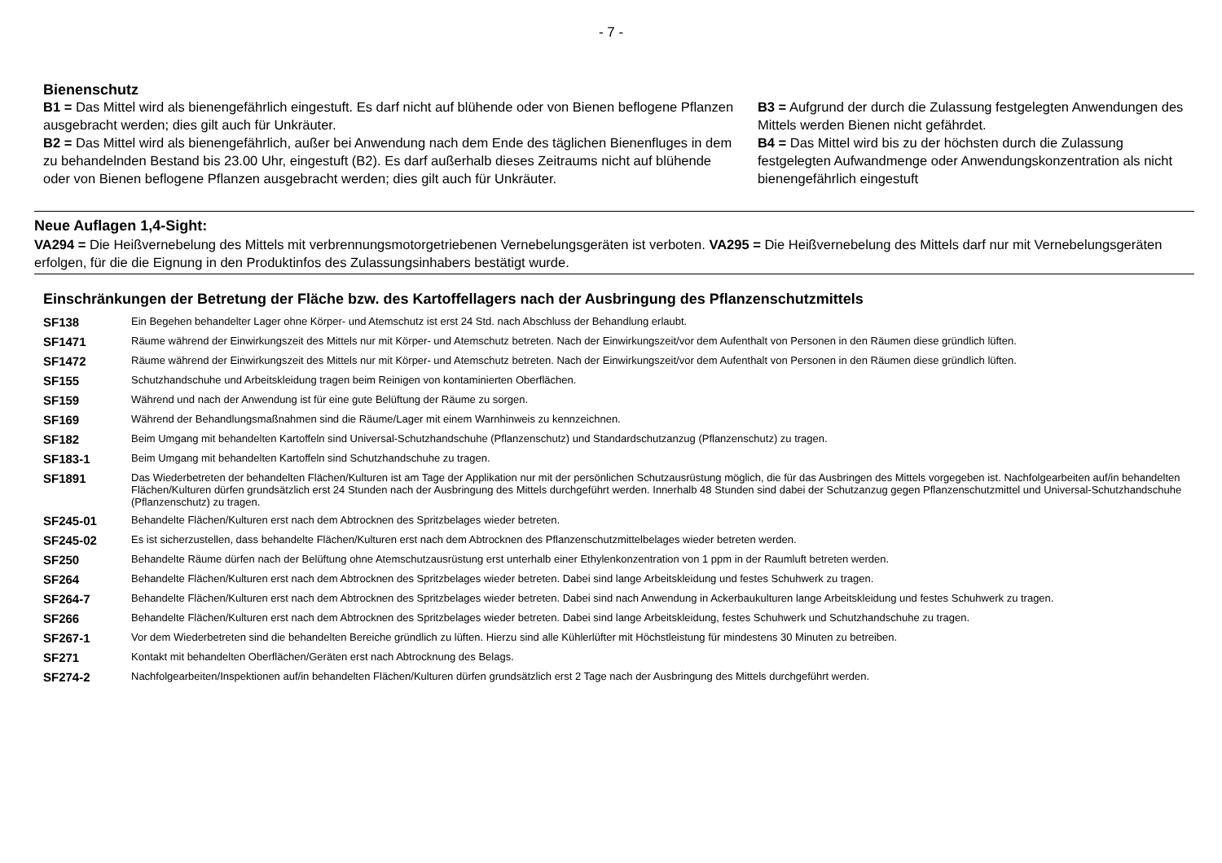- 7 -
Bienenschutz
B1 = Das Mittel wird als bienengefährlich eingestuft. Es darf nicht auf blühende oder von Bienen beflogene Pflanzen ausgebracht werden; dies gilt auch für Unkräuter.
B2 = Das Mittel wird als bienengefährlich, außer bei Anwendung nach dem Ende des täglichen Bienenfluges in dem zu behandelnden Bestand bis 23.00 Uhr, eingestuft (B2). Es darf außerhalb dieses Zeitraums nicht auf blühende oder von Bienen beflogene Pflanzen ausgebracht werden; dies gilt auch für Unkräuter.
B3 = Aufgrund der durch die Zulassung festgelegten Anwendungen des Mittels werden Bienen nicht gefährdet.
B4 = Das Mittel wird bis zu der höchsten durch die Zulassung festgelegten Aufwandmenge oder Anwendungskonzentration als nicht bienengefährlich eingestuft
Neue Auflagen 1,4-Sight:
VA294 = Die Heißvernebelung des Mittels mit verbrennungsmotorgetriebenen Vernebelungsgeräten ist verboten. VA295 = Die Heißvernebelung des Mittels darf nur mit Vernebelungsgeräten erfolgen, für die die Eignung in den Produktinfos des Zulassungsinhabers bestätigt wurde.
Einschränkungen der Betretung der Fläche bzw. des Kartoffellagers nach der Ausbringung des Pflanzenschutzmittels
| SF138 | Ein Begehen behandelter Lager ohne Körper- und Atemschutz ist erst 24 Std. nach Abschluss der Behandlung erlaubt. |
| SF1471 | Räume während der Einwirkungszeit des Mittels nur mit Körper- und Atemschutz betreten. Nach der Einwirkungszeit/vor dem Aufenthalt von Personen in den Räumen diese gründlich lüften. |
| SF1472 | Räume während der Einwirkungszeit des Mittels nur mit Körper- und Atemschutz betreten. Nach der Einwirkungszeit/vor dem Aufenthalt von Personen in den Räumen diese gründlich lüften. |
| SF155 | Schutzhandschuhe und Arbeitskleidung tragen beim Reinigen von kontaminierten Oberflächen. |
| SF159 | Während und nach der Anwendung ist für eine gute Belüftung der Räume zu sorgen. |
| SF169 | Während der Behandlungsmaßnahmen sind die Räume/Lager mit einem Warnhinweis zu kennzeichnen. |
| SF182 | Beim Umgang mit behandelten Kartoffeln sind Universal-Schutzhandschuhe (Pflanzenschutz) und Standardschutzanzug (Pflanzenschutz) zu tragen. |
| SF183-1 | Beim Umgang mit behandelten Kartoffeln sind Schutzhandschuhe zu tragen. |
| SF1891 | Das Wiederbetreten der behandelten Flächen/Kulturen ist am Tage der Applikation nur mit der persönlichen Schutzausrüstung möglich, die für das Ausbringen des Mittels vorgegeben ist. Nachfolgearbeiten auf/in behandelten Flächen/Kulturen dürfen grundsätzlich erst 24 Stunden nach der Ausbringung des Mittels durchgeführt werden. Innerhalb 48 Stunden sind dabei der Schutzanzug gegen Pflanzenschutzmittel und Universal-Schutzhandschuhe (Pflanzenschutz) zu tragen. |
| SF245-01 | Behandelte Flächen/Kulturen erst nach dem Abtrocknen des Spritzbelages wieder betreten. |
| SF245-02 | Es ist sicherzustellen, dass behandelte Flächen/Kulturen erst nach dem Abtrocknen des Pflanzenschutzmittelbelages wieder betreten werden. |
| SF250 | Behandelte Räume dürfen nach der Belüftung ohne Atemschutzausrüstung erst unterhalb einer Ethylenkonzentration von 1 ppm in der Raumluft betreten werden. |
| SF264 | Behandelte Flächen/Kulturen erst nach dem Abtrocknen des Spritzbelages wieder betreten. Dabei sind lange Arbeitskleidung und festes Schuhwerk zu tragen. |
| SF264-7 | Behandelte Flächen/Kulturen erst nach dem Abtrocknen des Spritzbelages wieder betreten. Dabei sind nach Anwendung in Ackerbaukulturen lange Arbeitskleidung und festes Schuhwerk zu tragen. |
| SF266 | Behandelte Flächen/Kulturen erst nach dem Abtrocknen des Spritzbelages wieder betreten. Dabei sind lange Arbeitskleidung, festes Schuhwerk und Schutzhandschuhe zu tragen. |
| SF267-1 | Vor dem Wiederbetreten sind die behandelten Bereiche gründlich zu lüften. Hierzu sind alle Kühlerlüfter mit Höchstleistung für mindestens 30 Minuten zu betreiben. |
| SF271 | Kontakt mit behandelten Oberflächen/Geräten erst nach Abtrocknung des Belags. |
| SF274-2 | Nachfolgearbeiten/Inspektionen auf/in behandelten Flächen/Kulturen dürfen grundsätzlich erst 2 Tage nach der Ausbringung des Mittels durchgeführt werden. |